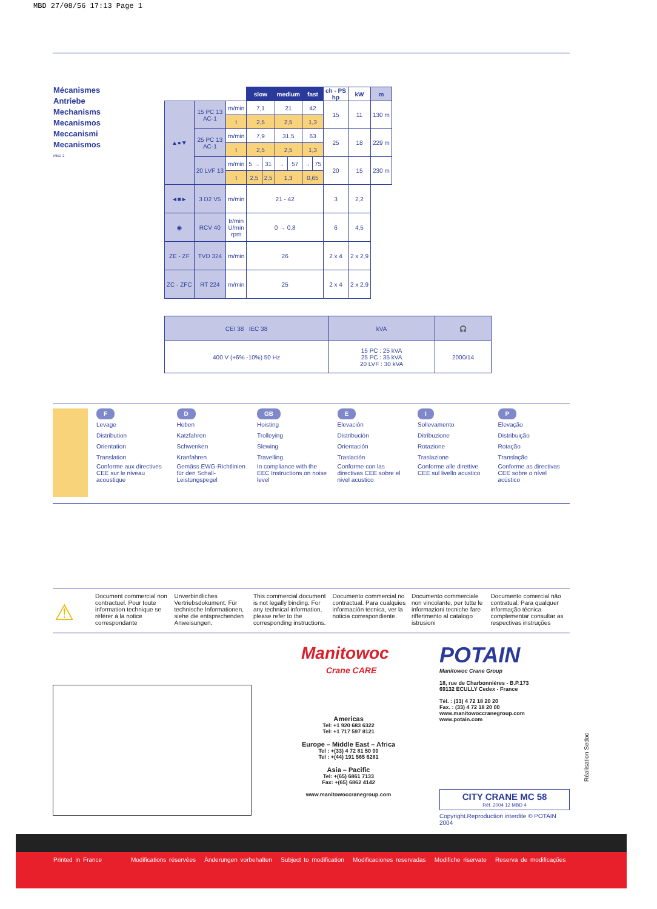MBD 27/08/56 17:13 Page 1
Mécanismes
Antriebe
Mechanisms
Mecanismos
Meccanismi
Mecanismos
MBD 2
| | | | slow | | medium | | fast | | ch - PS hp | kW | m |
| --- | --- | --- | --- | --- | --- | --- | --- | --- | --- | --- | --- |
| ▲●▼ | 15 PC 13 AC-1 | m/min | 7,1 | | 21 | | 42 | | 15 | 11 | 130 m |
| | | t | 2,5 | | 2,5 | | 1,3 | | | | |
| | 25 PC 13 AC-1 | m/min | 7,9 | | 31,5 | | 63 | | 25 | 18 | 229 m |
| | | t | 2,5 | | 2,5 | | 1,3 | | | | |
| | 20 LVF 13 | m/min | 5 → | 31 | → | 57 | → | 75 | 20 | 15 | 230 m |
| | | t | 2,5 | 2,5 | 1,3 | | 0,65 | | | | |
| ◄■► | 3 D2 V5 | m/min | 21 - 42 | | | | | | 3 | 2,2 | |
| ◉ | RCV 40 | tr/min U/min rpm | 0 → 0,8 | | | | | | 6 | 4,5 | |
| ZE - ZF | TVD 324 | m/min | 26 | | | | | | 2 x 4 | 2 x 2,9 | |
| ZC - ZFC | RT 224 | m/min | 25 | | | | | | 2 x 4 | 2 x 2,9 | |
| CEI 38 IEC 38 | kVA | 🎧 |
| 400 V (+6% -10%) 50 Hz | 15 PC : 25 kVA 25 PC : 35 kVA 20 LVF : 30 kVA | 2000/14 |
F
Levage
Distribution
Orientation
Translation
Conforme aux directives CEE sur le niveau acoustique
D
Heben
Katzfahren
Schwenken
Kranfahren
Gemäss EWG-Richtlinien für den Schall-Leistungspegel
GB
Hoisting
Trolleying
Slewing
Travelling
In compliance with the EEC Instructions on noise level
E
Elevación
Distribución
Orientación
Traslación
Conforme con las directivas CEE sobre el nivel acustico
I
Sollevamento
Ditribuzione
Rotazione
Traslazione
Conforme alle direttive CEE sul livello acustico
P
Elevação
Distribuição
Rotação
Translação
Conforme as directivas CEE sobre o nível acústico
⚠
Document commercial non contractuel. Pour toute information technique se référer à la notice correspondante
Unverbindliches Vertriebsdokument. Für technische Informationen, siehe die entsprechenden Anweisungen.
This commercial document is not legally binding. For any technical information, please refer to the corresponding instructions.
Documento commercial no contractual. Para cualquies información tecnica, ver la noticia correspondiente.
Documento commerciale non vincolante, per tutte le informazioni tecniche fare rifferimento al catalogo istrusioni
Documento comercial não contratual. Para qualquer informação técnica complementar consultar as respectivas instruções
Manitowoc
Crane CARE
Americas
Tel: +1 920 683 6322
Tel: +1 717 597 8121
Europe – Middle East – Africa
Tel : +(33) 4 72 81 50 00
Tel : +(44) 191 565 6281
Asia – Pacific
Tel: +(65) 6861 7133
Fax: +(65) 6862 4142
www.manitowoccranegroup.com
POTAIN
Manitowoc Crane Group
18, rue de Charbonnières - B.P.173
69132 ECULLY Cedex - France
Tél. : (33) 4 72 18 20 20
Fax. : (33) 4 72 18 20 00
www.manitowoccranegroup.com www.potain.com
CITY CRANE MC 58
Réf. 2004 12 MBD 4
Copyright.Reproduction interdite © POTAIN 2004
Réalisation Sedoc
Printed in France Modifications réservées Änderungen vorbehalten Subject to modification Modificaciones reservadas Modifiche riservate Reserva de modificações